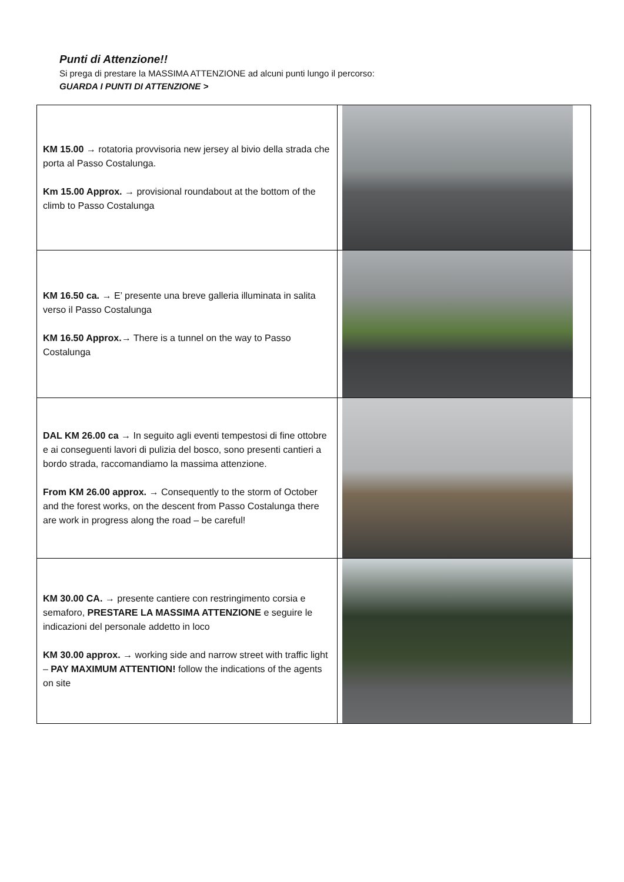Punti di Attenzione!!
Si prega di prestare la MASSIMA ATTENZIONE ad alcuni punti lungo il percorso:
GUARDA I PUNTI DI ATTENZIONE >
| KM 15.00 → rotatoria provvisoria new jersey al bivio della strada che porta al Passo Costalunga. Km 15.00 Approx. → provisional roundabout at the bottom of the climb to Passo Costalunga | |
| KM 16.50 ca. → E’ presente una breve galleria illuminata in salita verso il Passo Costalunga KM 16.50 Approx.→ There is a tunnel on the way to Passo Costalunga | |
| DAL KM 26.00 ca → In seguito agli eventi tempestosi di fine ottobre e ai conseguenti lavori di pulizia del bosco, sono presenti cantieri a bordo strada, raccomandiamo la massima attenzione. From KM 26.00 approx. → Consequently to the storm of October and the forest works, on the descent from Passo Costalunga there are work in progress along the road – be careful! | |
| KM 30.00 CA. → presente cantiere con restringimento corsia e semaforo, PRESTARE LA MASSIMA ATTENZIONE e seguire le indicazioni del personale addetto in loco KM 30.00 approx. → working side and narrow street with traffic light – PAY MAXIMUM ATTENTION! follow the indications of the agents on site | |